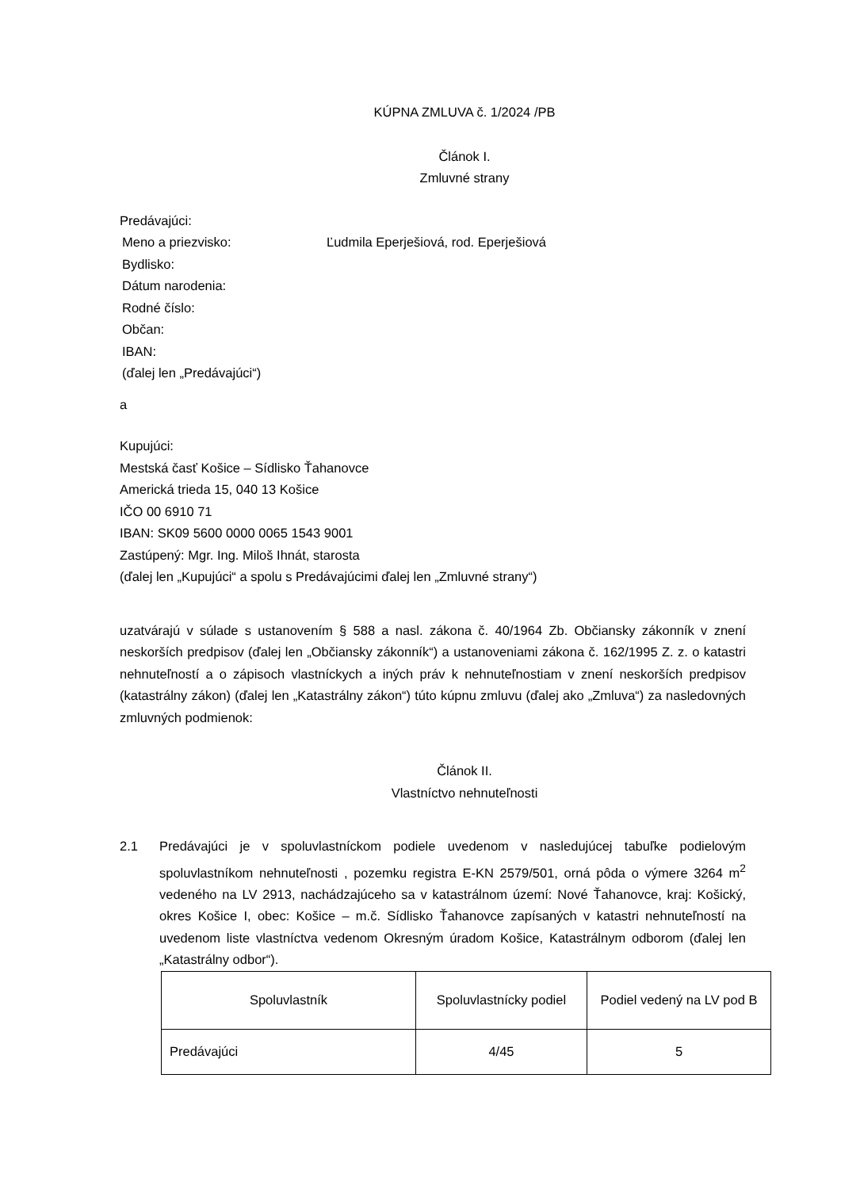KÚPNA ZMLUVA č. 1/2024 /PB
Článok I.
Zmluvné strany
Predávajúci:
Meno a priezvisko: Ľudmila Eperješiová, rod. Eperješiová
Bydlisko:
Dátum narodenia:
Rodné číslo:
Občan:
IBAN:
(ďalej len „Predávajúci“)
a
Kupujúci:
Mestská časť Košice – Sídlisko Ťahanovce
Americká trieda 15, 040 13 Košice
IČO 00 6910 71
IBAN: SK09 5600 0000 0065 1543 9001
Zastúpený: Mgr. Ing. Miloš Ihnát, starosta
(ďalej len „Kupujúci“ a spolu s Predávajúcimi ďalej len „Zmluvné strany“)
uzatvárajú v súlade s ustanovením § 588 a nasl. zákona č. 40/1964 Zb. Občiansky zákonník v znení neskorších predpisov (ďalej len „Občiansky zákonník“) a ustanoveniami zákona č. 162/1995 Z. z. o katastri nehnuteľností a o zápisoch vlastníckych a iných práv k nehnuteľnostiam v znení neskorších predpisov (katastrálny zákon) (ďalej len „Katastrálny zákon“) túto kúpnu zmluvu (ďalej ako „Zmluva“) za nasledovných zmluvných podmienok:
Článok II.
Vlastníctvo nehnuteľnosti
2.1 Predávajúci je v spoluvlastníckom podiele uvedenom v nasledujúcej tabuľke podielovým spoluvlastníkom nehnuteľnosti , pozemku registra E-KN 2579/501, orná pôda o výmere 3264 m<sup>2</sup> vedeného na LV 2913, nachádzajúceho sa v katastrálnom území: Nové Ťahanovce, kraj: Košický, okres Košice I, obec: Košice – m.č. Sídlisko Ťahanovce zapísaných v katastri nehnuteľností na uvedenom liste vlastníctva vedenom Okresným úradom Košice, Katastrálnym odborom (ďalej len „Katastrálny odbor“).
| Spoluvlastník | Spoluvlastnícky podiel | Podiel vedený na LV pod B |
| Predávajúci | 4/45 | 5 |